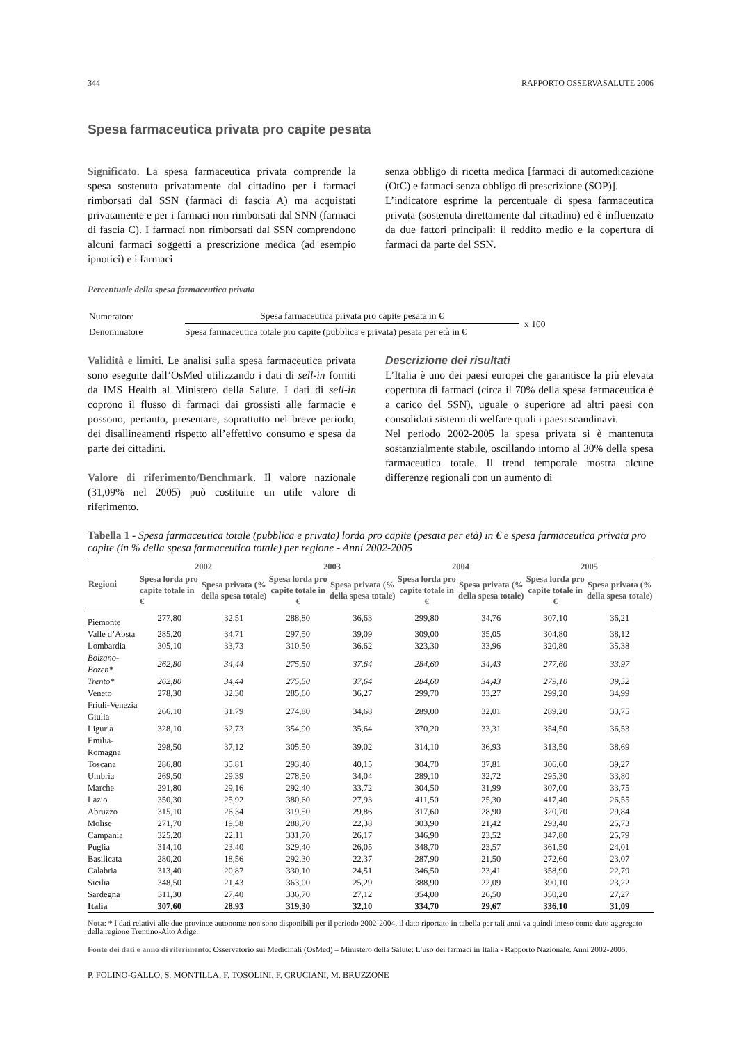344 RAPPORTO OSSERVASALUTE 2006
Spesa farmaceutica privata pro capite pesata
Significato. La spesa farmaceutica privata comprende la spesa sostenuta privatamente dal cittadino per i farmaci rimborsati dal SSN (farmaci di fascia A) ma acquistati privatamente e per i farmaci non rimborsati dal SNN (farmaci di fascia C). I farmaci non rimborsati dal SSN comprendono alcuni farmaci soggetti a prescrizione medica (ad esempio ipnotici) e i farmaci
senza obbligo di ricetta medica [farmaci di automedicazione (OtC) e farmaci senza obbligo di prescrizione (SOP)].
L’indicatore esprime la percentuale di spesa farmaceutica privata (sostenuta direttamente dal cittadino) ed è influenzato da due fattori principali: il reddito medio e la copertura di farmaci da parte del SSN.
Percentuale della spesa farmaceutica privata
| Numeratore | Spesa farmaceutica privata pro capite pesata in € | x 100 |
| Denominatore | Spesa farmaceutica totale pro capite (pubblica e privata) pesata per età in € | |
Validità e limiti. Le analisi sulla spesa farmaceutica privata sono eseguite dall’OsMed utilizzando i dati di sell-in forniti da IMS Health al Ministero della Salute. I dati di sell-in coprono il flusso di farmaci dai grossisti alle farmacie e possono, pertanto, presentare, soprattutto nel breve periodo, dei disallineamenti rispetto all’effettivo consumo e spesa da parte dei cittadini.
Valore di riferimento/Benchmark. Il valore nazionale (31,09% nel 2005) può costituire un utile valore di riferimento.
Descrizione dei risultati
L’Italia è uno dei paesi europei che garantisce la più elevata copertura di farmaci (circa il 70% della spesa farmaceutica è a carico del SSN), uguale o superiore ad altri paesi con consolidati sistemi di welfare quali i paesi scandinavi.
Nel periodo 2002-2005 la spesa privata si è mantenuta sostanzialmente stabile, oscillando intorno al 30% della spesa farmaceutica totale. Il trend temporale mostra alcune differenze regionali con un aumento di
Tabella 1 - Spesa farmaceutica totale (pubblica e privata) lorda pro capite (pesata per età) in € e spesa farmaceutica privata pro capite (in % della spesa farmaceutica totale) per regione - Anni 2002-2005
| Regioni | 2002 | | 2003 | | 2004 | | 2005 | |
| --- | --- | --- | --- | --- | --- | --- | --- | --- |
| | Spesa lorda pro capite totale in € | Spesa privata (% della spesa totale) | Spesa lorda pro capite totale in € | Spesa privata (% della spesa totale) | Spesa lorda pro capite totale in € | Spesa privata (% della spesa totale) | Spesa lorda pro capite totale in € | Spesa privata (% della spesa totale) |
| Piemonte | 277,80 | 32,51 | 288,80 | 36,63 | 299,80 | 34,76 | 307,10 | 36,21 |
| Valle d’Aosta | 285,20 | 34,71 | 297,50 | 39,09 | 309,00 | 35,05 | 304,80 | 38,12 |
| Lombardia | 305,10 | 33,73 | 310,50 | 36,62 | 323,30 | 33,96 | 320,80 | 35,38 |
| Bolzano-Bozen* | 262,80 | 34,44 | 275,50 | 37,64 | 284,60 | 34,43 | 277,60 | 33,97 |
| Trento* | 262,80 | 34,44 | 275,50 | 37,64 | 284,60 | 34,43 | 279,10 | 39,52 |
| Veneto | 278,30 | 32,30 | 285,60 | 36,27 | 299,70 | 33,27 | 299,20 | 34,99 |
| Friuli-Venezia Giulia | 266,10 | 31,79 | 274,80 | 34,68 | 289,00 | 32,01 | 289,20 | 33,75 |
| Liguria | 328,10 | 32,73 | 354,90 | 35,64 | 370,20 | 33,31 | 354,50 | 36,53 |
| Emilia-Romagna | 298,50 | 37,12 | 305,50 | 39,02 | 314,10 | 36,93 | 313,50 | 38,69 |
| Toscana | 286,80 | 35,81 | 293,40 | 40,15 | 304,70 | 37,81 | 306,60 | 39,27 |
| Umbria | 269,50 | 29,39 | 278,50 | 34,04 | 289,10 | 32,72 | 295,30 | 33,80 |
| Marche | 291,80 | 29,16 | 292,40 | 33,72 | 304,50 | 31,99 | 307,00 | 33,75 |
| Lazio | 350,30 | 25,92 | 380,60 | 27,93 | 411,50 | 25,30 | 417,40 | 26,55 |
| Abruzzo | 315,10 | 26,34 | 319,50 | 29,86 | 317,60 | 28,90 | 320,70 | 29,84 |
| Molise | 271,70 | 19,58 | 288,70 | 22,38 | 303,90 | 21,42 | 293,40 | 25,73 |
| Campania | 325,20 | 22,11 | 331,70 | 26,17 | 346,90 | 23,52 | 347,80 | 25,79 |
| Puglia | 314,10 | 23,40 | 329,40 | 26,05 | 348,70 | 23,57 | 361,50 | 24,01 |
| Basilicata | 280,20 | 18,56 | 292,30 | 22,37 | 287,90 | 21,50 | 272,60 | 23,07 |
| Calabria | 313,40 | 20,87 | 330,10 | 24,51 | 346,50 | 23,41 | 358,90 | 22,79 |
| Sicilia | 348,50 | 21,43 | 363,00 | 25,29 | 388,90 | 22,09 | 390,10 | 23,22 |
| Sardegna | 311,30 | 27,40 | 336,70 | 27,12 | 354,00 | 26,50 | 350,20 | 27,27 |
| Italia | 307,60 | 28,93 | 319,30 | 32,10 | 334,70 | 29,67 | 336,10 | 31,09 |
Nota: * I dati relativi alle due province autonome non sono disponibili per il periodo 2002-2004, il dato riportato in tabella per tali anni va quindi inteso come dato aggregato della regione Trentino-Alto Adige.
Fonte dei dati e anno di riferimento: Osservatorio sui Medicinali (OsMed) – Ministero della Salute: L’uso dei farmaci in Italia - Rapporto Nazionale. Anni 2002-2005.
P. FOLINO-GALLO, S. MONTILLA, F. TOSOLINI, F. CRUCIANI, M. BRUZZONE